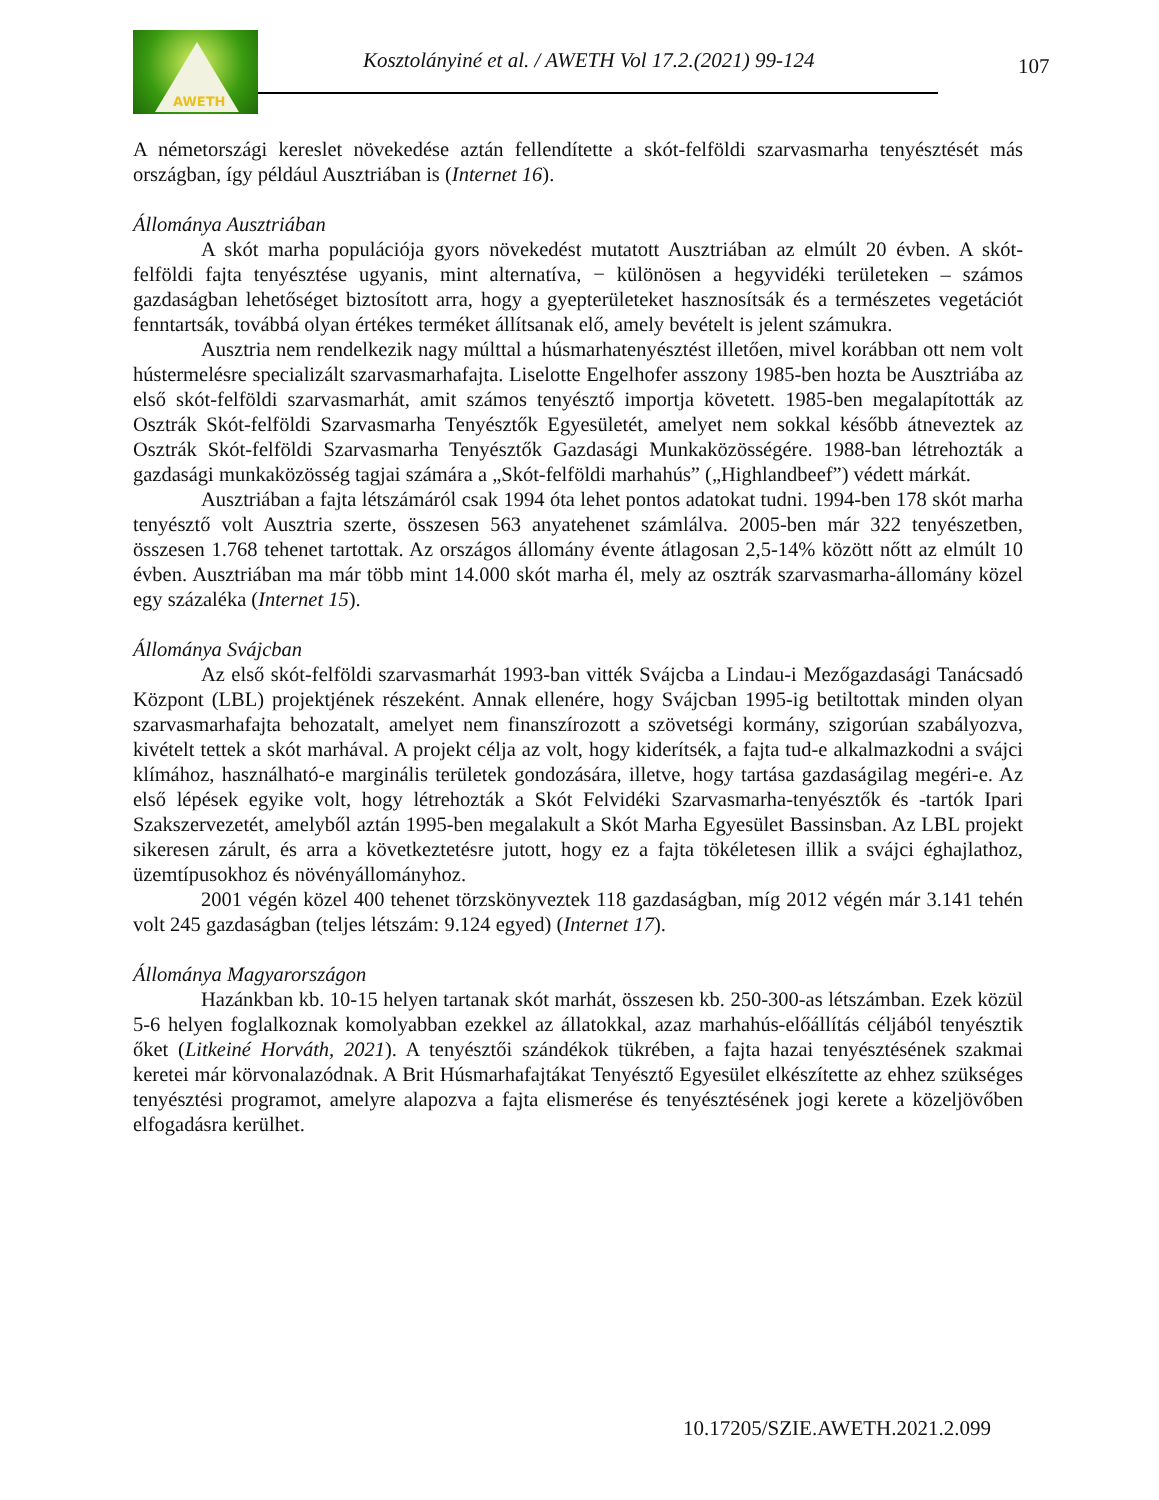AWETH
Kosztolányiné et al. / AWETH Vol 17.2.(2021) 99-124
107
A németországi kereslet növekedése aztán fellendítette a skót-felföldi szarvasmarha tenyésztését más országban, így például Ausztriában is (Internet 16).
Állománya Ausztriában
A skót marha populációja gyors növekedést mutatott Ausztriában az elmúlt 20 évben. A skót-felföldi fajta tenyésztése ugyanis, mint alternatíva, − különösen a hegyvidéki területeken – számos gazdaságban lehetőséget biztosított arra, hogy a gyepterületeket hasznosítsák és a természetes vegetációt fenntartsák, továbbá olyan értékes terméket állítsanak elő, amely bevételt is jelent számukra.
Ausztria nem rendelkezik nagy múlttal a húsmarhatenyésztést illetően, mivel korábban ott nem volt hústermelésre specializált szarvasmarhafajta. Liselotte Engelhofer asszony 1985-ben hozta be Ausztriába az első skót-felföldi szarvasmarhát, amit számos tenyésztő importja követett. 1985-ben megalapították az Osztrák Skót-felföldi Szarvasmarha Tenyésztők Egyesületét, amelyet nem sokkal később átneveztek az Osztrák Skót-felföldi Szarvasmarha Tenyésztők Gazdasági Munkaközösségére. 1988-ban létrehozták a gazdasági munkaközösség tagjai számára a „Skót-felföldi marhahús” („Highlandbeef”) védett márkát.
Ausztriában a fajta létszámáról csak 1994 óta lehet pontos adatokat tudni. 1994-ben 178 skót marha tenyésztő volt Ausztria szerte, összesen 563 anyatehenet számlálva. 2005-ben már 322 tenyészetben, összesen 1.768 tehenet tartottak. Az országos állomány évente átlagosan 2,5-14% között nőtt az elmúlt 10 évben. Ausztriában ma már több mint 14.000 skót marha él, mely az osztrák szarvasmarha-állomány közel egy százaléka (Internet 15).
Állománya Svájcban
Az első skót-felföldi szarvasmarhát 1993-ban vitték Svájcba a Lindau-i Mezőgazdasági Tanácsadó Központ (LBL) projektjének részeként. Annak ellenére, hogy Svájcban 1995-ig betiltottak minden olyan szarvasmarhafajta behozatalt, amelyet nem finanszírozott a szövetségi kormány, szigorúan szabályozva, kivételt tettek a skót marhával. A projekt célja az volt, hogy kiderítsék, a fajta tud-e alkalmazkodni a svájci klímához, használható-e marginális területek gondozására, illetve, hogy tartása gazdaságilag megéri-e. Az első lépések egyike volt, hogy létrehozták a Skót Felvidéki Szarvasmarha-tenyésztők és -tartók Ipari Szakszervezetét, amelyből aztán 1995-ben megalakult a Skót Marha Egyesület Bassinsban. Az LBL projekt sikeresen zárult, és arra a következtetésre jutott, hogy ez a fajta tökéletesen illik a svájci éghajlathoz, üzemtípusokhoz és növényállományhoz.
2001 végén közel 400 tehenet törzskönyveztek 118 gazdaságban, míg 2012 végén már 3.141 tehén volt 245 gazdaságban (teljes létszám: 9.124 egyed) (Internet 17).
Állománya Magyarországon
Hazánkban kb. 10-15 helyen tartanak skót marhát, összesen kb. 250-300-as létszámban. Ezek közül 5-6 helyen foglalkoznak komolyabban ezekkel az állatokkal, azaz marhahús-előállítás céljából tenyésztik őket (Litkeiné Horváth, 2021). A tenyésztői szándékok tükrében, a fajta hazai tenyésztésének szakmai keretei már körvonalazódnak. A Brit Húsmarhafajtákat Tenyésztő Egyesület elkészítette az ehhez szükséges tenyésztési programot, amelyre alapozva a fajta elismerése és tenyésztésének jogi kerete a közeljövőben elfogadásra kerülhet.
10.17205/SZIE.AWETH.2021.2.099